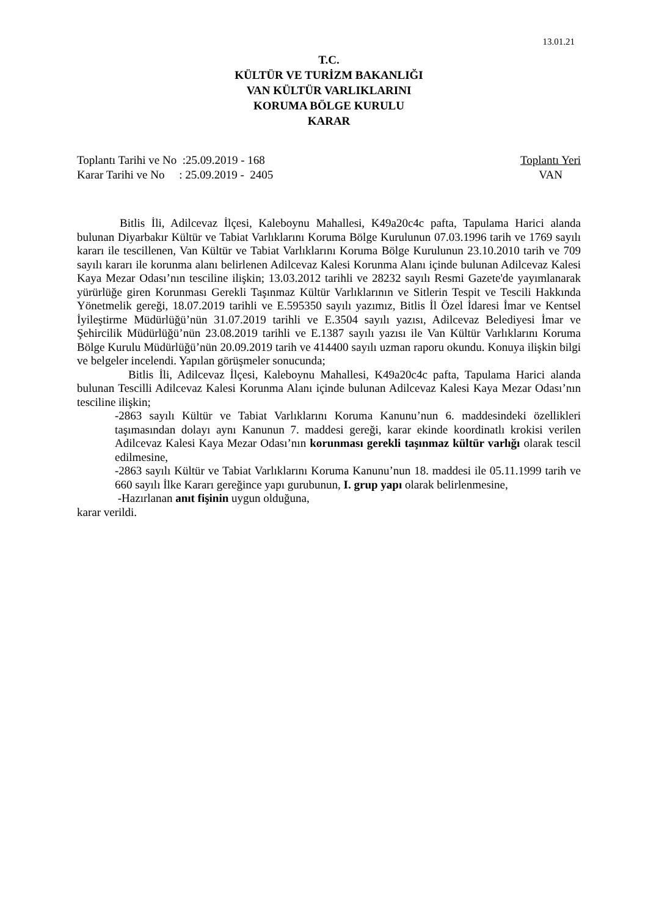13.01.21
T.C.
KÜLTÜR VE TURİZM BAKANLIĞI
VAN KÜLTÜR VARLIKLARINI
KORUMA BÖLGE KURULU
KARAR
Toplantı Tarihi ve No :25.09.2019 - 168
Karar Tarihi ve No : 25.09.2019 - 2405
Toplantı Yeri
VAN
Bitlis İli, Adilcevaz İlçesi, Kaleboynu Mahallesi, K49a20c4c pafta, Tapulama Harici alanda bulunan Diyarbakır Kültür ve Tabiat Varlıklarını Koruma Bölge Kurulunun 07.03.1996 tarih ve 1769 sayılı kararı ile tescillenen, Van Kültür ve Tabiat Varlıklarını Koruma Bölge Kurulunun 23.10.2010 tarih ve 709 sayılı kararı ile korunma alanı belirlenen Adilcevaz Kalesi Korunma Alanı içinde bulunan Adilcevaz Kalesi Kaya Mezar Odası’nın tesciline ilişkin; 13.03.2012 tarihli ve 28232 sayılı Resmi Gazete'de yayımlanarak yürürlüğe giren Korunması Gerekli Taşınmaz Kültür Varlıklarının ve Sitlerin Tespit ve Tescili Hakkında Yönetmelik gereği, 18.07.2019 tarihli ve E.595350 sayılı yazımız, Bitlis İl Özel İdaresi İmar ve Kentsel İyileştirme Müdürlüğü’nün 31.07.2019 tarihli ve E.3504 sayılı yazısı, Adilcevaz Belediyesi İmar ve Şehircilik Müdürlüğü’nün 23.08.2019 tarihli ve E.1387 sayılı yazısı ile Van Kültür Varlıklarını Koruma Bölge Kurulu Müdürlüğü’nün 20.09.2019 tarih ve 414400 sayılı uzman raporu okundu. Konuya ilişkin bilgi ve belgeler incelendi. Yapılan görüşmeler sonucunda;
Bitlis İli, Adilcevaz İlçesi, Kaleboynu Mahallesi, K49a20c4c pafta, Tapulama Harici alanda bulunan Tescilli Adilcevaz Kalesi Korunma Alanı içinde bulunan Adilcevaz Kalesi Kaya Mezar Odası’nın tesciline ilişkin;
-2863 sayılı Kültür ve Tabiat Varlıklarını Koruma Kanunu’nun 6. maddesindeki özellikleri taşımasından dolayı aynı Kanunun 7. maddesi gereği, karar ekinde koordinatlı krokisi verilen Adilcevaz Kalesi Kaya Mezar Odası’nın korunması gerekli taşınmaz kültür varlığı olarak tescil edilmesine,
-2863 sayılı Kültür ve Tabiat Varlıklarını Koruma Kanunu’nun 18. maddesi ile 05.11.1999 tarih ve 660 sayılı İlke Kararı gereğince yapı gurubunun, I. grup yapı olarak belirlenmesine,
-Hazırlanan anıt fişinin uygun olduğuna,
karar verildi.